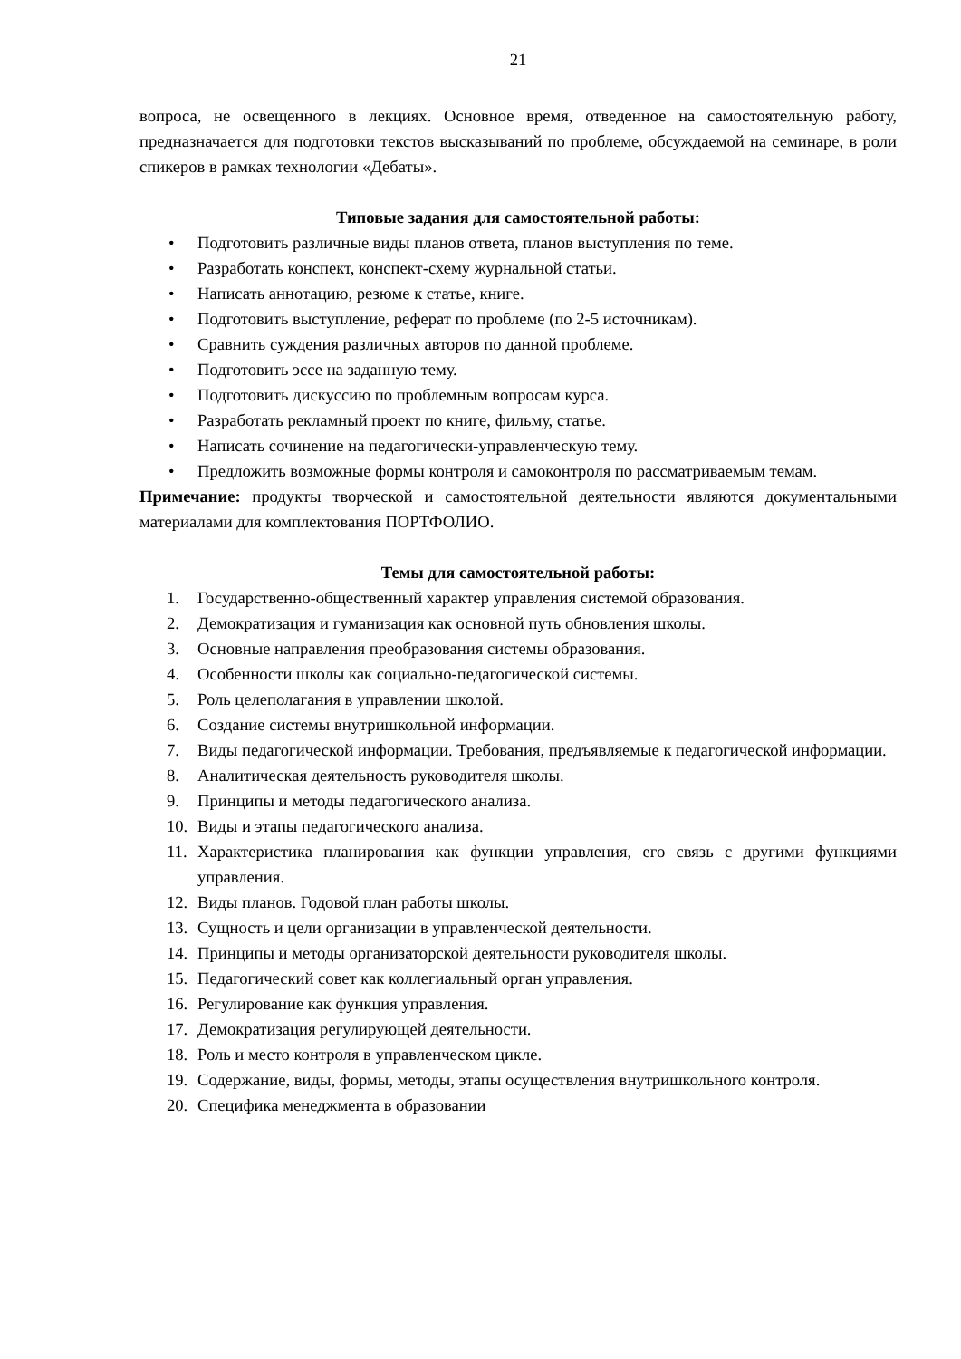21
вопроса, не освещенного в лекциях. Основное время, отведенное на самостоятельную работу, предназначается для подготовки текстов высказываний по проблеме, обсуждаемой на семинаре, в роли спикеров в рамках технологии «Дебаты».
Типовые задания для самостоятельной работы:
• Подготовить различные виды планов ответа, планов выступления по теме.
• Разработать конспект, конспект-схему журнальной статьи.
• Написать аннотацию, резюме к статье, книге.
• Подготовить выступление, реферат по проблеме (по 2-5 источникам).
• Сравнить суждения различных авторов по данной проблеме.
• Подготовить эссе на заданную тему.
• Подготовить дискуссию по проблемным вопросам курса.
• Разработать рекламный проект по книге, фильму, статье.
• Написать сочинение на педагогически-управленческую тему.
• Предложить возможные формы контроля и самоконтроля по рассматриваемым темам.
Примечание: продукты творческой и самостоятельной деятельности являются документальными материалами для комплектования ПОРТФОЛИО.
Темы для самостоятельной работы:
1. Государственно-общественный характер управления системой образования.
2. Демократизация и гуманизация как основной путь обновления школы.
3. Основные направления преобразования системы образования.
4. Особенности школы как социально-педагогической системы.
5. Роль целеполагания в управлении школой.
6. Создание системы внутришкольной информации.
7. Виды педагогической информации. Требования, предъявляемые к педагогической информации.
8. Аналитическая деятельность руководителя школы.
9. Принципы и методы педагогического анализа.
10. Виды и этапы педагогического анализа.
11. Характеристика планирования как функции управления, его связь с другими функциями управления.
12. Виды планов. Годовой план работы школы.
13. Сущность и цели организации в управленческой деятельности.
14. Принципы и методы организаторской деятельности руководителя школы.
15. Педагогический совет как коллегиальный орган управления.
16. Регулирование как функция управления.
17. Демократизация регулирующей деятельности.
18. Роль и место контроля в управленческом цикле.
19. Содержание, виды, формы, методы, этапы осуществления внутришкольного контроля.
20. Специфика менеджмента в образовании